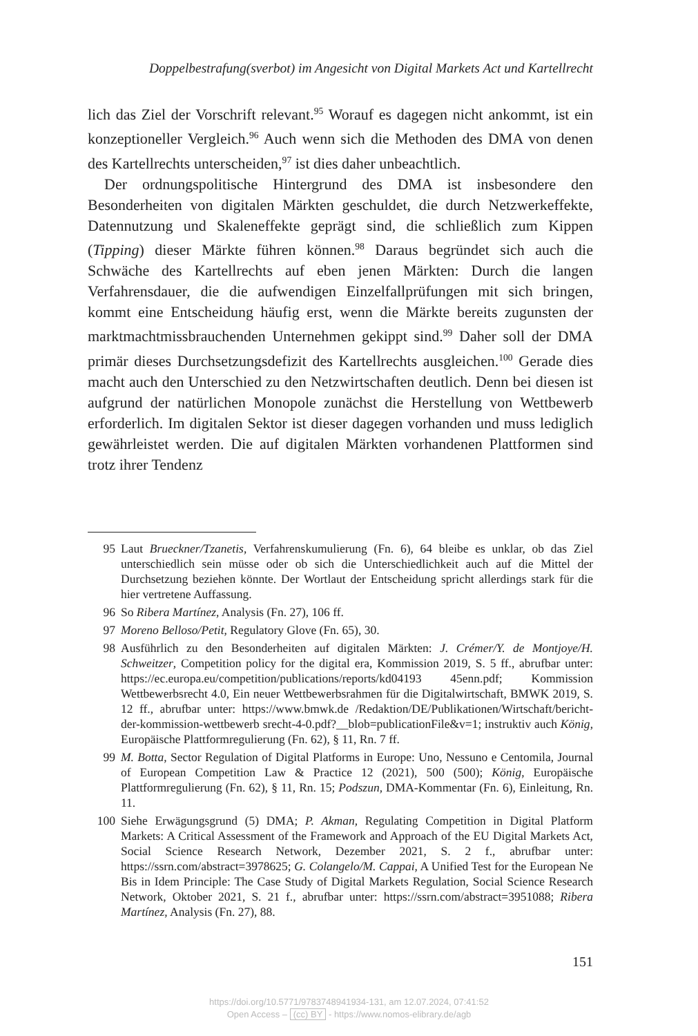Doppelbestrafung(sverbot) im Angesicht von Digital Markets Act und Kartellrecht
lich das Ziel der Vorschrift relevant.<sup>95</sup> Worauf es dagegen nicht ankommt, ist ein konzeptioneller Vergleich.<sup>96</sup> Auch wenn sich die Methoden des DMA von denen des Kartellrechts unterscheiden,<sup>97</sup> ist dies daher unbeachtlich.
Der ordnungspolitische Hintergrund des DMA ist insbesondere den Besonderheiten von digitalen Märkten geschuldet, die durch Netzwerkef­fekte, Datennutzung und Skaleneffekte geprägt sind, die schließlich zum Kippen (Tipping) dieser Märkte führen können.<sup>98</sup> Daraus begründet sich auch die Schwäche des Kartellrechts auf eben jenen Märkten: Durch die langen Verfahrensdauer, die die aufwendigen Einzelfallprüfungen mit sich bringen, kommt eine Entscheidung häufig erst, wenn die Märkte bereits zugunsten der marktmachtmissbrauchenden Unternehmen gekippt sind.<sup>99</sup> Daher soll der DMA primär dieses Durchsetzungsdefizit des Kartellrechts ausgleichen.<sup>100</sup> Gerade dies macht auch den Unterschied zu den Netzwirt­schaften deutlich. Denn bei diesen ist aufgrund der natürlichen Monopole zunächst die Herstellung von Wettbewerb erforderlich. Im digitalen Sektor ist dieser dagegen vorhanden und muss lediglich gewährleistet werden. Die auf digitalen Märkten vorhandenen Plattformen sind trotz ihrer Tendenz
95 Laut Brueckner/Tzanetis, Verfahrenskumulierung (Fn. 6), 64 bleibe es unklar, ob das Ziel unterschiedlich sein müsse oder ob sich die Unterschiedlichkeit auch auf die Mittel der Durchsetzung beziehen könnte. Der Wortlaut der Entscheidung spricht allerdings stark für die hier vertretene Auffassung.
96 So Ribera Martínez, Analysis (Fn. 27), 106 ff.
97 Moreno Belloso/Petit, Regulatory Glove (Fn. 65), 30.
98 Ausführlich zu den Besonderheiten auf digitalen Märkten: J. Crémer/Y. de Mont­joye/H. Schweitzer, Competition policy for the digital era, Kommission 2019, S. 5 ff., abrufbar unter: https://ec.europa.eu/competition/publications/reports/kd04193 45enn.pdf; Kommission Wettbewerbsrecht 4.0, Ein neuer Wettbewerbsrahmen für die Digitalwirtschaft, BMWK 2019, S. 12 ff., abrufbar unter: https://www.bmwk.de /Redaktion/DE/Publikationen/Wirtschaft/bericht-der-kommission-wettbewerb srecht-4-0.pdf?__blob=publicationFile&v=1; instruktiv auch König, Europäische Plattformregulierung (Fn. 62), § 11, Rn. 7 ff.
99 M. Botta, Sector Regulation of Digital Platforms in Europe: Uno, Nessuno e Centomila, Journal of European Competition Law & Practice 12 (2021), 500 (500); König, Europäische Plattformregulierung (Fn. 62), § 11, Rn. 15; Podszun, DMA-Kommentar (Fn. 6), Einleitung, Rn. 11.
100 Siehe Erwägungsgrund (5) DMA; P. Akman, Regulating Competition in Digital Platform Markets: A Critical Assessment of the Framework and Approach of the EU Digital Markets Act, Social Science Research Network, Dezember 2021, S. 2 f., abruf­bar unter: https://ssrn.com/abstract=3978625; G. Colangelo/M. Cappai, A Unified Test for the European Ne Bis in Idem Principle: The Case Study of Digital Markets Regulation, Social Science Research Network, Oktober 2021, S. 21 f., abrufbar unter: https://ssrn.com/abstract=3951088; Ribera Martínez, Analysis (Fn. 27), 88.
151
https://doi.org/10.5771/9783748941934-131, am 12.07.2024, 07:41:52
Open Access – (cc) BY - https://www.nomos-elibrary.de/agb